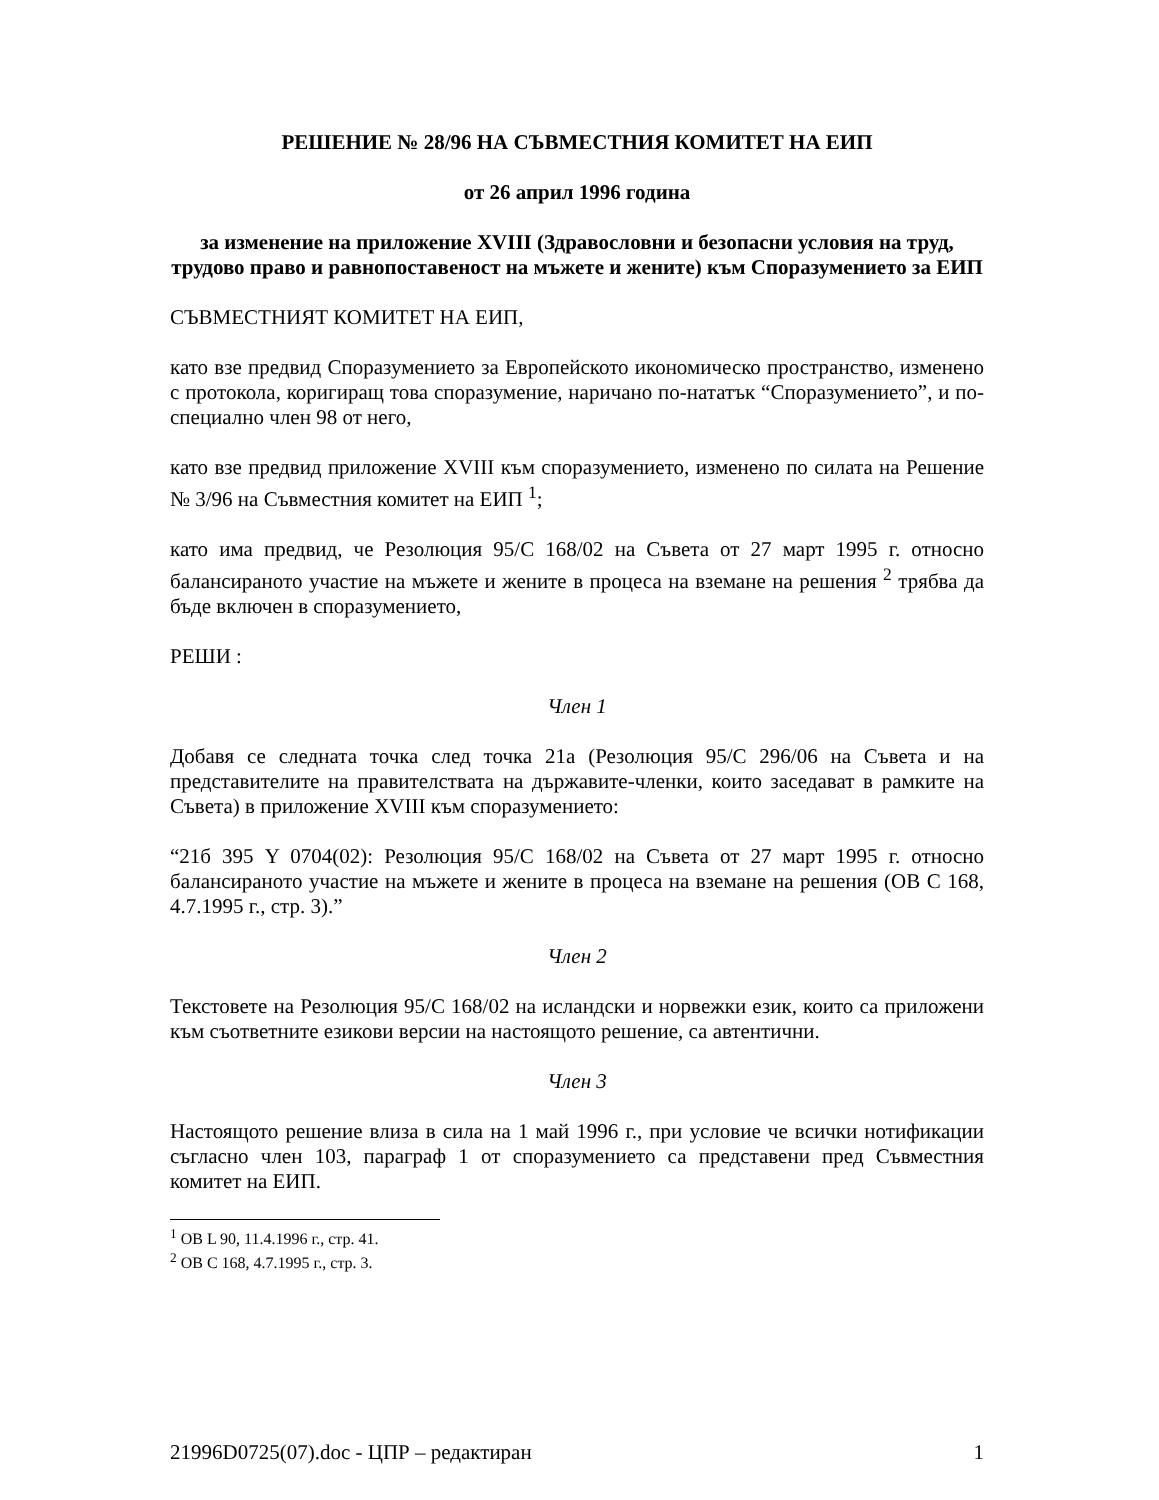РЕШЕНИЕ № 28/96 НА СЪВМЕСТНИЯ КОМИТЕТ НА ЕИП
от 26 април 1996 година
за изменение на приложение XVIII (Здравословни и безопасни условия на труд, трудово право и равнопоставеност на мъжете и жените) към Споразумението за ЕИП
СЪВМЕСТНИЯТ КОМИТЕТ НА ЕИП,
като взе предвид Споразумението за Европейското икономическо пространство, изменено с протокола, коригиращ това споразумение, наричано по-нататък “Споразумението”, и по-специално член 98 от него,
като взе предвид приложение XVIII към споразумението, изменено по силата на Решение № 3/96 на Съвместния комитет на ЕИП <sup>1</sup>;
като има предвид, че Резолюция 95/C 168/02 на Съвета от 27 март 1995 г. относно балансираното участие на мъжете и жените в процеса на вземане на решения <sup>2</sup> трябва да бъде включен в споразумението,
РЕШИ :
Член 1
Добавя се следната точка след точка 21а (Резолюция 95/C 296/06 на Съвета и на представителите на правителствата на държавите-членки, които заседават в рамките на Съвета) в приложение XVIII към споразумението:
“21б 395 Y 0704(02): Резолюция 95/C 168/02 на Съвета от 27 март 1995 г. относно балансираното участие на мъжете и жените в процеса на вземане на решения (ОВ C 168, 4.7.1995 г., стр. 3).”
Член 2
Текстовете на Резолюция 95/C 168/02 на исландски и норвежки език, които са приложени към съответните езикови версии на настоящото решение, са автентични.
Член 3
Настоящото решение влиза в сила на 1 май 1996 г., при условие че всички нотификации съгласно член 103, параграф 1 от споразумението са представени пред Съвместния комитет на ЕИП.
<sup>1</sup> ОВ L 90, 11.4.1996 г., стр. 41.
<sup>2</sup> ОВ C 168, 4.7.1995 г., стр. 3.
21996D0725(07).doc - ЦПР – редактиран 1